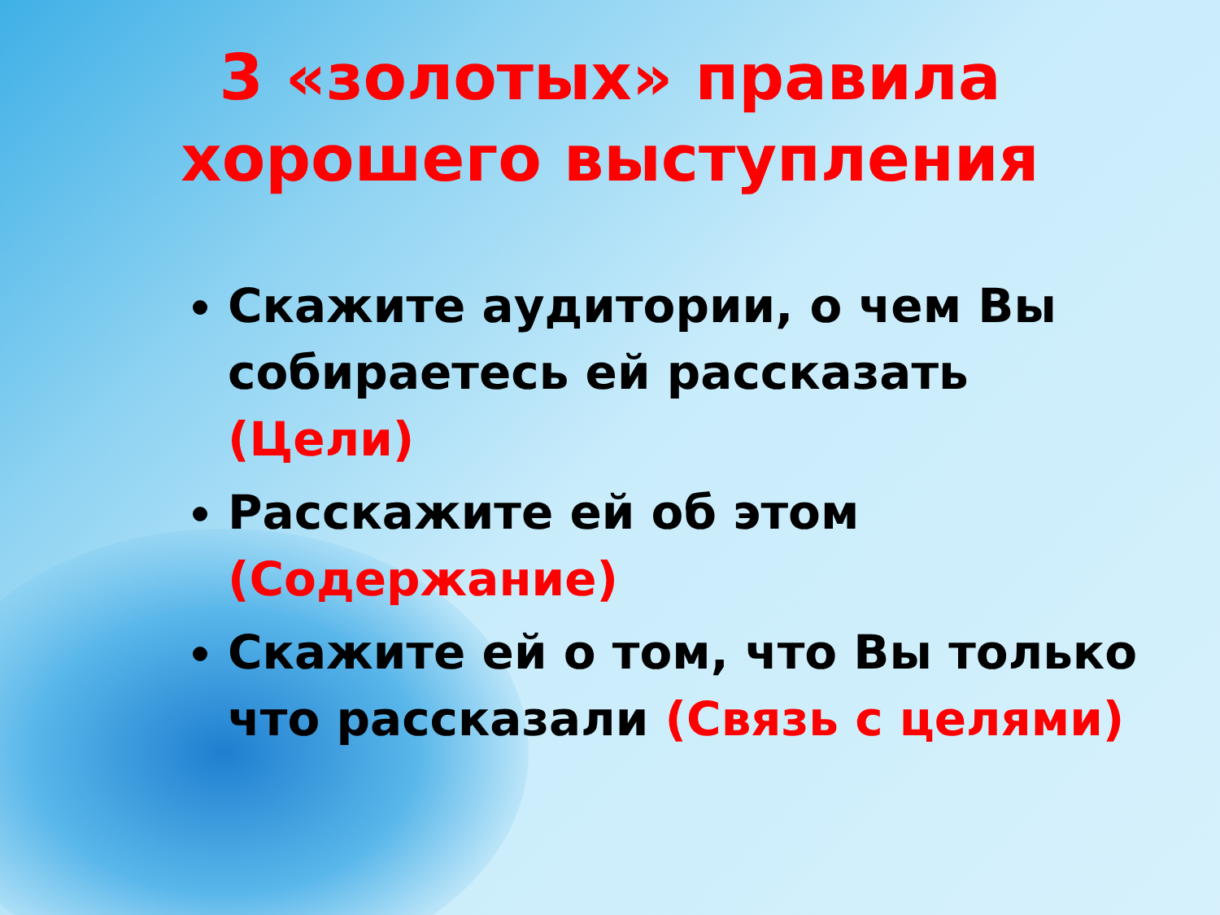3 «золотых» правила хорошего выступления
Скажите аудитории, о чем Вы собираетесь ей рассказать (Цели)
Расскажите ей об этом (Содержание)
Скажите ей о том, что Вы только что рассказали (Связь с целями)